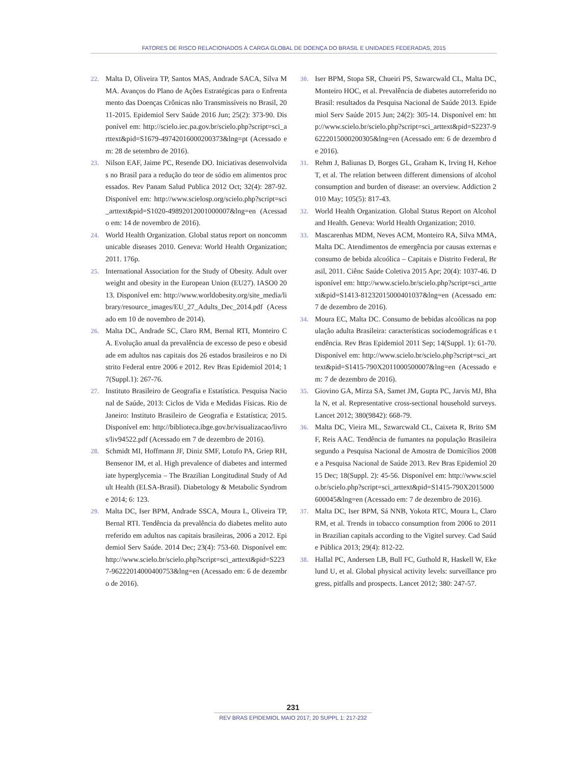FATORES DE RISCO RELACIONADOS À CARGA GLOBAL DE DOENÇA DO BRASIL E UNIDADES FEDERADAS, 2015
22. Malta D, Oliveira TP, Santos MAS, Andrade SACA, Silva MMA. Avanços do Plano de Ações Estratégicas para o Enfrentamento das Doenças Crônicas não Transmissíveis no Brasil, 2011-2015. Epidemiol Serv Saúde 2016 Jun; 25(2): 373-90. Disponível em: http://scielo.iec.pa.gov.br/scielo.php?script=sci_arttext&pid=S1679-49742016000200373&lng=pt (Acessado em: 28 de setembro de 2016).
23. Nilson EAF, Jaime PC, Resende DO. Iniciativas desenvolvidas no Brasil para a redução do teor de sódio em alimentos processados. Rev Panam Salud Publica 2012 Oct; 32(4): 287-92. Disponível em: http://www.scielosp.org/scielo.php?script=sci_arttext&pid=S1020-49892012001000007&lng=en (Acessado em: 14 de novembro de 2016).
24. World Health Organization. Global status report on noncommunicable diseases 2010. Geneva: World Health Organization; 2011. 176p.
25. International Association for the Study of Obesity. Adult overweight and obesity in the European Union (EU27). IASO0 2013. Disponível em: http://www.worldobesity.org/site_media/library/resource_images/EU_27_Adults_Dec_2014.pdf (Acessado em 10 de novembro de 2014).
26. Malta DC, Andrade SC, Claro RM, Bernal RTI, Monteiro CA. Evolução anual da prevalência de excesso de peso e obesidade em adultos nas capitais dos 26 estados brasileiros e no Distrito Federal entre 2006 e 2012. Rev Bras Epidemiol 2014; 17(Suppl.1): 267-76.
27. Instituto Brasileiro de Geografia e Estatística. Pesquisa Nacional de Saúde, 2013: Ciclos de Vida e Medidas Físicas. Rio de Janeiro: Instituto Brasileiro de Geografia e Estatística; 2015. Disponível em: http://biblioteca.ibge.gov.br/visualizacao/livros/liv94522.pdf (Acessado em 7 de dezembro de 2016).
28. Schmidt MI, Hoffmann JF, Diniz SMF, Lotufo PA, Griep RH, Bensenor IM, et al. High prevalence of diabetes and intermediate hyperglycemia – The Brazilian Longitudinal Study of Adult Health (ELSA-Brasil). Diabetology & Metabolic Syndrome 2014; 6: 123.
29. Malta DC, Iser BPM, Andrade SSCA, Moura L, Oliveira TP, Bernal RTI. Tendência da prevalência do diabetes melito autorreferido em adultos nas capitais brasileiras, 2006 a 2012. Epidemiol Serv Saúde. 2014 Dec; 23(4): 753-60. Disponível em: http://www.scielo.br/scielo.php?script=sci_arttext&pid=S2237-96222014000400753&lng=en (Acessado em: 6 de dezembro de 2016).
30. Iser BPM, Stopa SR, Chueiri PS, Szwarcwald CL, Malta DC, Monteiro HOC, et al. Prevalência de diabetes autorreferido no Brasil: resultados da Pesquisa Nacional de Saúde 2013. Epidemiol Serv Saúde 2015 Jun; 24(2): 305-14. Disponível em: http://www.scielo.br/scielo.php?script=sci_arttext&pid=S2237-96222015000200305&lng=en (Acessado em: 6 de dezembro de 2016).
31. Rehm J, Baliunas D, Borges GL, Graham K, Irving H, Kehoe T, et al. The relation between different dimensions of alcohol consumption and burden of disease: an overview. Addiction 2010 May; 105(5): 817-43.
32. World Health Organization. Global Status Report on Alcohol and Health. Geneva: World Health Organization; 2010.
33. Mascarenhas MDM, Neves ACM, Monteiro RA, Silva MMA, Malta DC. Atendimentos de emergência por causas externas e consumo de bebida alcoólica – Capitais e Distrito Federal, Brasil, 2011. Ciênc Saúde Coletiva 2015 Apr; 20(4): 1037-46. Disponível em: http://www.scielo.br/scielo.php?script=sci_arttext&pid=S1413-81232015000401037&lng=en (Acessado em: 7 de dezembro de 2016).
34. Moura EC, Malta DC. Consumo de bebidas alcoólicas na população adulta Brasileira: características sociodemográficas e tendência. Rev Bras Epidemiol 2011 Sep; 14(Suppl. 1): 61-70. Disponível em: http://www.scielo.br/scielo.php?script=sci_arttext&pid=S1415-790X2011000500007&lng=en (Acessado em: 7 de dezembro de 2016).
35. Giovino GA, Mirza SA, Samet JM, Gupta PC, Jarvis MJ, Bhala N, et al. Representative cross-sectional household surveys. Lancet 2012; 380(9842): 668-79.
36. Malta DC, Vieira ML, Szwarcwald CL, Caixeta R, Brito SMF, Reis AAC. Tendência de fumantes na população Brasileira segundo a Pesquisa Nacional de Amostra de Domicílios 2008 e a Pesquisa Nacional de Saúde 2013. Rev Bras Epidemiol 2015 Dec; 18(Suppl. 2): 45-56. Disponível em: http://www.scielo.br/scielo.php?script=sci_arttext&pid=S1415-790X2015000600045&lng=en (Acessado em: 7 de dezembro de 2016).
37. Malta DC, Iser BPM, Sá NNB, Yokota RTC, Moura L, Claro RM, et al. Trends in tobacco consumption from 2006 to 2011 in Brazilian capitals according to the Vigitel survey. Cad Saúde Pública 2013; 29(4): 812-22.
38. Hallal PC, Andersen LB, Bull FC, Guthold R, Haskell W, Ekelund U, et al. Global physical activity levels: surveillance progress, pitfalls and prospects. Lancet 2012; 380: 247-57.
231
REV BRAS EPIDEMIOL MAIO 2017; 20 SUPPL 1: 217-232